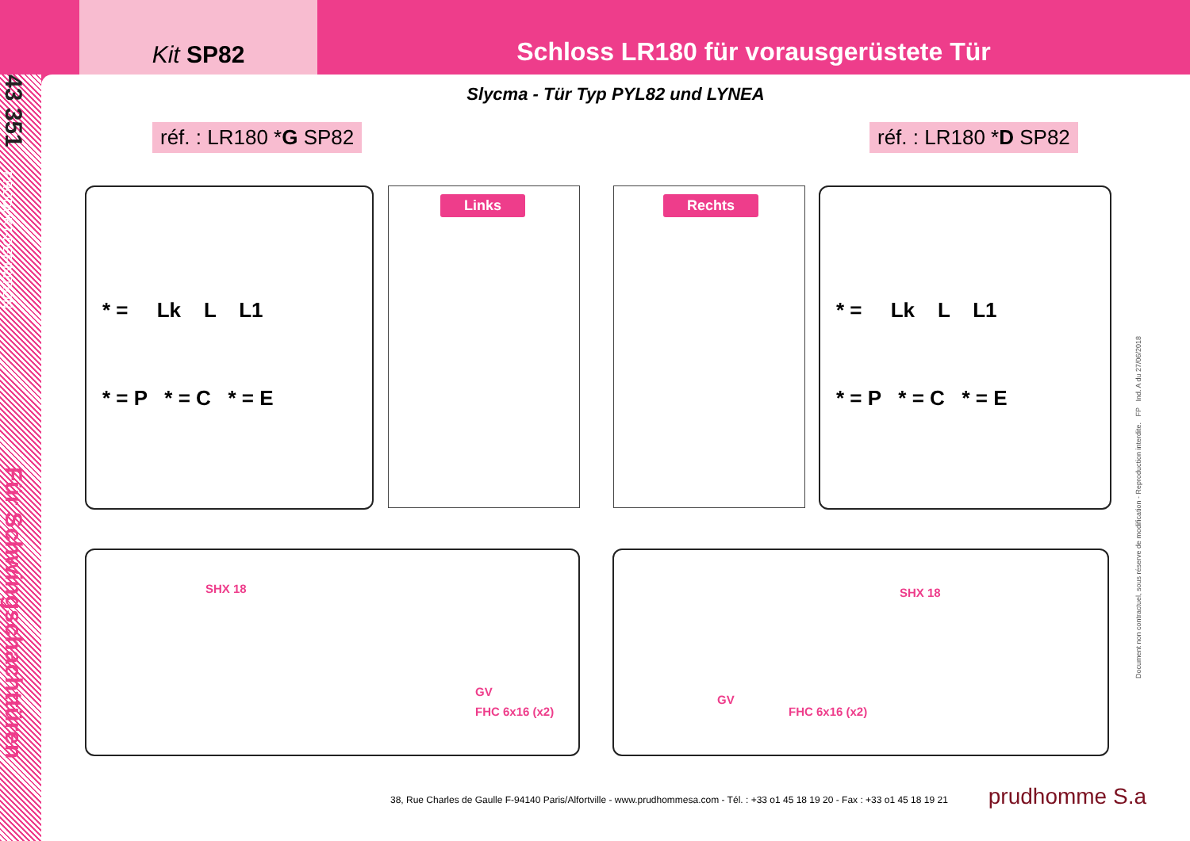Kit SP82
Schloss LR180 für vorausgerüstete Tür
43 351
PRODUKT-DEFINITION
Für Schwingschachttüren
Slycma - Tür Typ PYL82 und LYNEA
réf. : LR180 *G SP82 réf. : LR180 *D SP82
* = Lk L L1
* = P * = C * = E
Links Rechts
* = Lk L L1
* = P * = C * = E
SHX 18
FHC 6x16 (x2)
GV
SHX 18
GV
FHC 6x16 (x2)
Document non contractuel, sous réserve de modification - Reproduction interdite. FP Ind. A du 27/06/2018
38, Rue Charles de Gaulle F-94140 Paris/Alfortville - www.prudhommesa.com - Tél. : +33 o1 45 18 19 20 - Fax : +33 o1 45 18 19 21
prudhomme S.a